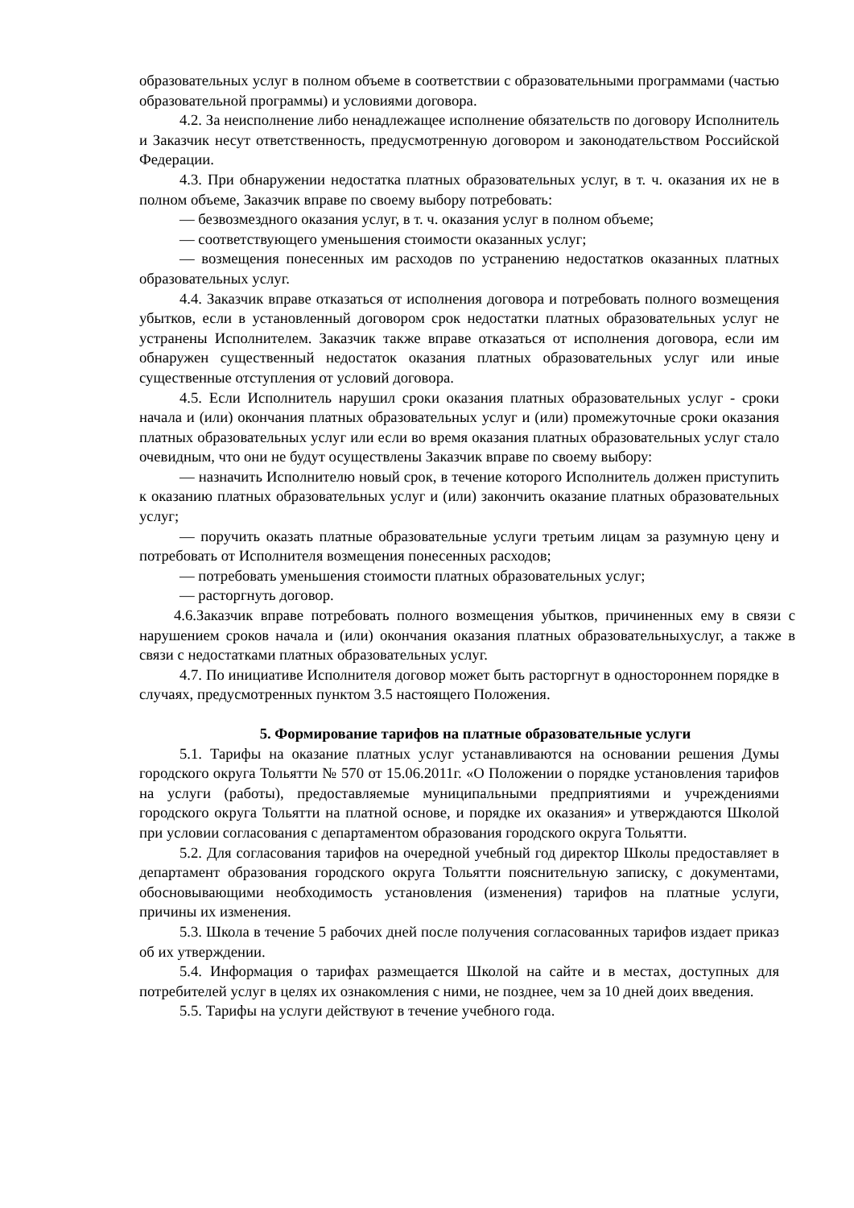образовательных услуг в полном объеме в соответствии с образовательными программами (частью образовательной программы) и условиями договора.
4.2. За неисполнение либо ненадлежащее исполнение обязательств по договору Исполнитель и Заказчик несут ответственность, предусмотренную договором и законодательством Российской Федерации.
4.3. При обнаружении недостатка платных образовательных услуг, в т. ч. оказания их не в полном объеме, Заказчик вправе по своему выбору потребовать:
— безвозмездного оказания услуг, в т. ч. оказания услуг в полном объеме;
— соответствующего уменьшения стоимости оказанных услуг;
— возмещения понесенных им расходов по устранению недостатков оказанных платных образовательных услуг.
4.4. Заказчик вправе отказаться от исполнения договора и потребовать полного возмещения убытков, если в установленный договором срок недостатки платных образовательных услуг не устранены Исполнителем. Заказчик также вправе отказаться от исполнения договора, если им обнаружен существенный недостаток оказания платных образовательных услуг или иные существенные отступления от условий договора.
4.5. Если Исполнитель нарушил сроки оказания платных образовательных услуг - сроки начала и (или) окончания платных образовательных услуг и (или) промежуточные сроки оказания платных образовательных услуг или если во время оказания платных образовательных услуг стало очевидным, что они не будут осуществлены Заказчик вправе по своему выбору:
— назначить Исполнителю новый срок, в течение которого Исполнитель должен приступить к оказанию платных образовательных услуг и (или) закончить оказание платных образовательных услуг;
— поручить оказать платные образовательные услуги третьим лицам за разумную цену и потребовать от Исполнителя возмещения понесенных расходов;
— потребовать уменьшения стоимости платных образовательных услуг;
— расторгнуть договор.
4.6.Заказчик вправе потребовать полного возмещения убытков, причиненных ему в связи с нарушением сроков начала и (или) окончания оказания платных образовательныхуслуг, а также в связи с недостатками платных образовательных услуг.
4.7. По инициативе Исполнителя договор может быть расторгнут в одностороннем порядке в случаях, предусмотренных пунктом 3.5 настоящего Положения.
5. Формирование тарифов на платные образовательные услуги
5.1. Тарифы на оказание платных услуг устанавливаются на основании решения Думы городского округа Тольятти № 570 от 15.06.2011г. «О Положении о порядке установления тарифов на услуги (работы), предоставляемые муниципальными предприятиями и учреждениями городского округа Тольятти на платной основе, и порядке их оказания» и утверждаются Школой при условии согласования с департаментом образования городского округа Тольятти.
5.2. Для согласования тарифов на очередной учебный год директор Школы предоставляет в департамент образования городского округа Тольятти пояснительную записку, с документами, обосновывающими необходимость установления (изменения) тарифов на платные услуги, причины их изменения.
5.3. Школа в течение 5 рабочих дней после получения согласованных тарифов издает приказ об их утверждении.
5.4. Информация о тарифах размещается Школой на сайте и в местах, доступных для потребителей услуг в целях их ознакомления с ними, не позднее, чем за 10 дней доих введения.
5.5. Тарифы на услуги действуют в течение учебного года.